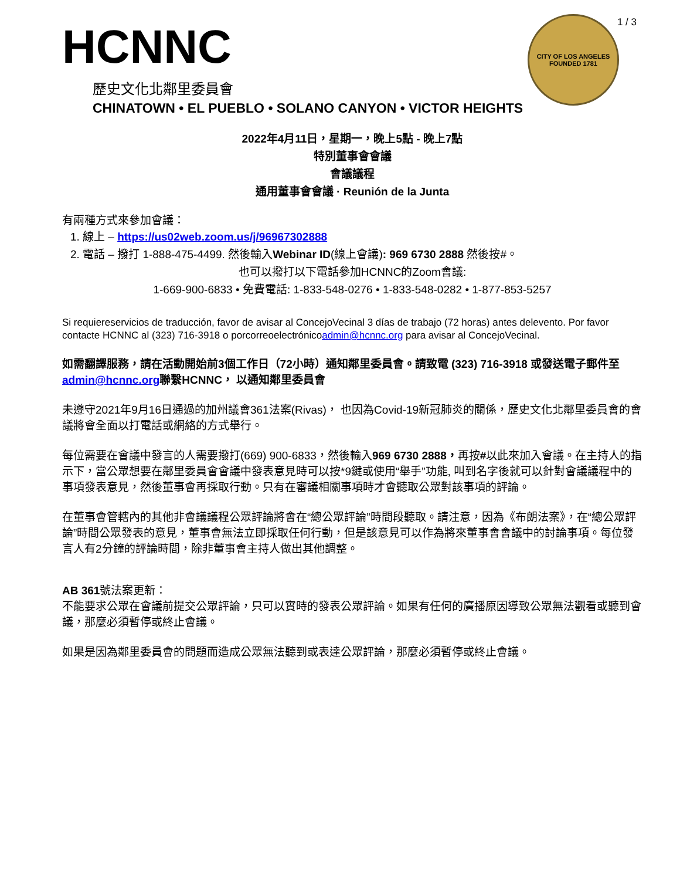1 / 3
HCNNC
歷史文化北鄰里委員會
CHINATOWN • EL PUEBLO • SOLANO CANYON • VICTOR HEIGHTS
CITY OF LOS ANGELES
FOUNDED 1781
2022年4月11日，星期一，晚上5點 - 晚上7點
特別董事會會議
會議議程
通用董事會會議 · Reunión de la Junta
有兩種方式來參加會議：
1. 線上 – https://us02web.zoom.us/j/96967302888
2. 電話 – 撥打 1-888-475-4499. 然後輸入Webinar ID(線上會議): 969 6730 2888 然後按#。
也可以撥打以下電話參加HCNNC的Zoom會議:
1-669-900-6833 • 免費電話: 1-833-548-0276 • 1-833-548-0282 • 1-877-853-5257
Si requiereservicios de traducción, favor de avisar al ConcejoVecinal 3 días de trabajo (72 horas) antes delevento. Por favor contacte HCNNC al (323) 716-3918 o porcorreoelectrónicoadmin@hcnnc.org para avisar al ConcejoVecinal.
如需翻譯服務，請在活動開始前3個工作日（72小時）通知鄰里委員會。請致電 (323) 716-3918 或發送電子郵件至admin@hcnnc.org聯繫HCNNC， 以通知鄰里委員會
未遵守2021年9月16日通過的加州議會361法案(Rivas)， 也因為Covid-19新冠肺炎的關係，歷史文化北鄰里委員會的會議將會全面以打電話或網絡的方式舉行。
每位需要在會議中發言的人需要撥打(669) 900-6833，然後輸入969 6730 2888，再按#以此來加入會議。在主持人的指示下，當公眾想要在鄰里委員會會議中發表意見時可以按*9鍵或使用“舉手”功能, 叫到名字後就可以針對會議議程中的事項發表意見，然後董事會再採取行動。只有在審議相關事項時才會聽取公眾對該事項的評論。
在董事會管轄內的其他非會議議程公眾評論將會在“總公眾評論”時間段聽取。請注意，因為《布朗法案》，在“總公眾評論”時間公眾發表的意見，董事會無法立即採取任何行動，但是該意見可以作為將來董事會會議中的討論事項。每位發言人有2分鐘的評論時間，除非董事會主持人做出其他調整。
AB 361號法案更新：
不能要求公眾在會議前提交公眾評論，只可以實時的發表公眾評論。如果有任何的廣播原因導致公眾無法觀看或聽到會議，那麼必須暫停或終止會議。
如果是因為鄰里委員會的問題而造成公眾無法聽到或表達公眾評論，那麼必須暫停或終止會議。